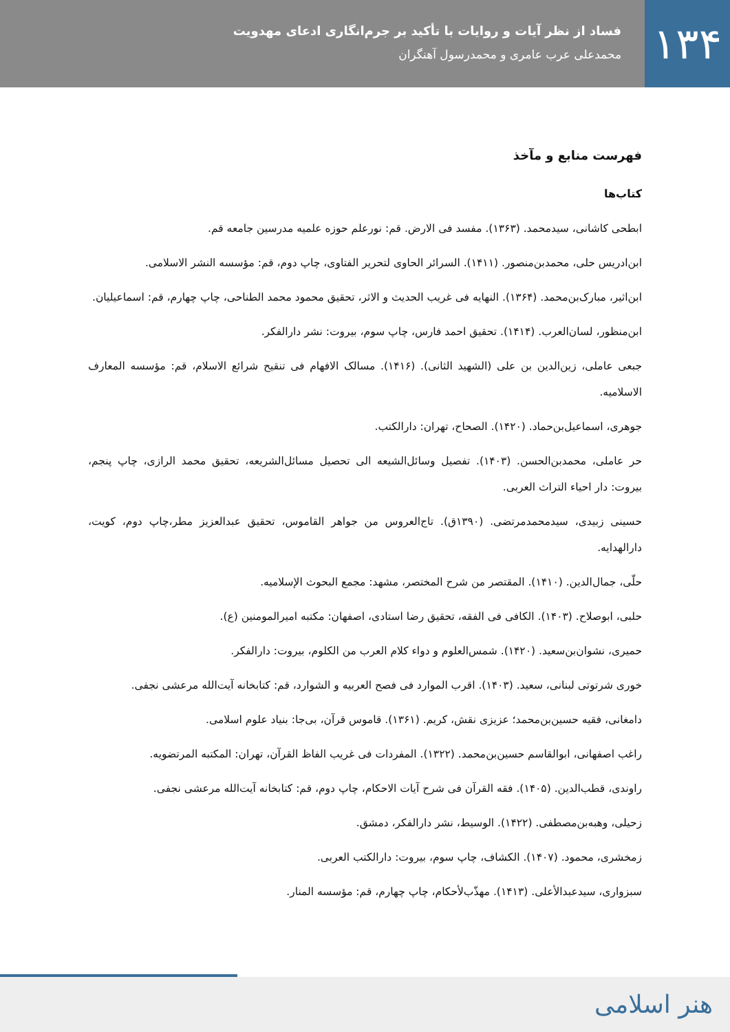۱۳۴
فساد از نظر آیات و روایات با تأکید بر جرم‌انگاری ادعای مهدویت
محمدعلی عرب عامری و محمدرسول آهنگران
فهرست منابع و مآخذ
کتاب‌ها
ابطحی کاشانی، سیدمحمد. (۱۳۶۳). مفسد فی الارض. قم: نورعلم حوزه علمیه مدرسین جامعه قم.
ابن‌ادریس حلی، محمدبن‌منصور. (۱۴۱۱). السرائر الحاوی لتحریر الفتاوی، چاپ دوم، قم: مؤسسه النشر الاسلامی.
ابن‌اثیر، مبارک‌بن‌محمد. (۱۳۶۴). النهایه فی غریب الحدیث و الاثر، تحقیق محمود محمد الطناحی، چاپ چهارم، قم: اسماعیلیان.
ابن‌منظور، لسان‌العرب. (۱۴۱۴). تحقیق احمد فارس، چاپ سوم، بیروت: نشر دارالفکر.
جبعی عاملی، زین‌الدین بن علی (الشهید الثانی). (۱۴۱۶). مسالک الافهام فی تنقیح شرائع الاسلام، قم: مؤسسه المعارف الاسلامیه.
جوهری، اسماعیل‌بن‌حماد. (۱۴۲۰). الصحاح، تهران: دارالکتب.
حر عاملی، محمدبن‌الحسن. (۱۴۰۳). تفصیل وسائل‌الشیعه الی تحصیل مسائل‌الشریعه، تحقیق محمد الرازی، چاپ پنجم، بیروت: دار احیاء التراث العربی.
حسینی زبیدی، سیدمحمدمرتضی. (۱۳۹۰ق). تاج‌العروس من جواهر القاموس، تحقیق عبدالعزیز مطر،چاپ دوم، کویت، دارالهدایه.
حلّی، جمال‌الدین. (۱۴۱۰). المقتصر من شرح المختصر، مشهد: مجمع البحوث الإسلامیه.
حلبی، ابوصلاح. (۱۴۰۳). الکافی فی الفقه، تحقیق رضا استادی، اصفهان: مکتبه امیرالمومنین (ع).
حمیری، نشوان‌بن‌سعید. (۱۴۲۰). شمس‌العلوم و دواء کلام العرب من الکلوم، بیروت: دارالفکر.
خوری شرتوتی لبنانی، سعید. (۱۴۰۳). اقرب الموارد فی فصح العربیه و الشوارد، قم: کتابخانه آیت‌الله مرعشی نجفی.
دامغانی، فقیه حسین‌بن‌محمد؛ عزیزی نقش، کریم. (۱۳۶۱). قاموس قرآن، بی‌جا: بنیاد علوم اسلامی.
راغب اصفهانی، ابوالقاسم حسین‌بن‌محمد. (۱۳۲۲). المفردات فی غریب الفاظ القرآن، تهران: المکتبه المرتضویه.
راوندی، قطب‌الدین. (۱۴۰۵). فقه القرآن فی شرح آیات الاحکام، چاپ دوم، قم: کتابخانه آیت‌الله مرعشی نجفی.
زحیلی، وهبه‌بن‌مصطفی. (۱۴۲۲). الوسیط، نشر دارالفکر، دمشق.
زمخشری، محمود. (۱۴۰۷). الکشاف، چاپ سوم، بیروت: دارالکتب العربی.
سبزواری، سیدعبدالأعلی. (۱۴۱۳). مهذّب‌لأحکام، چاپ چهارم، قم: مؤسسه المنار.
هنر اسلامی